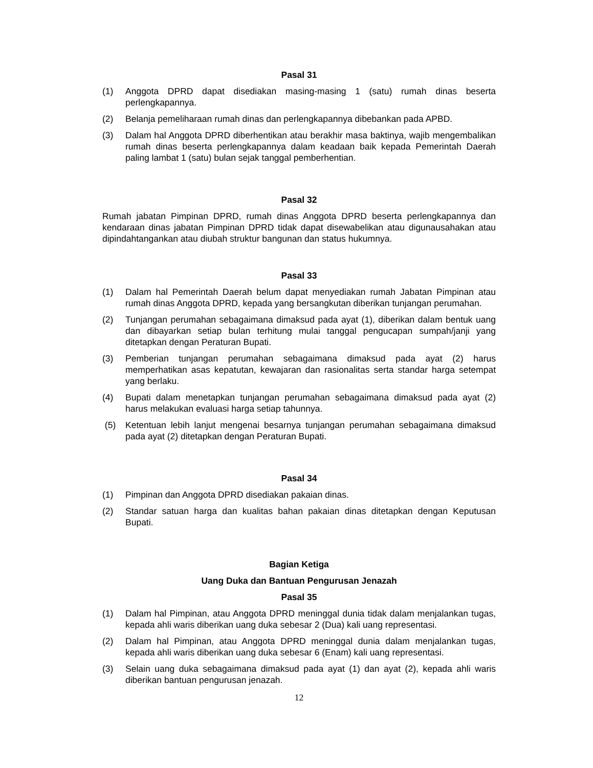Pasal 31
(1) Anggota DPRD dapat disediakan masing-masing 1 (satu) rumah dinas beserta perlengkapannya.
(2) Belanja pemeliharaan rumah dinas dan perlengkapannya dibebankan pada APBD.
(3) Dalam hal Anggota DPRD diberhentikan atau berakhir masa baktinya, wajib mengembalikan rumah dinas beserta perlengkapannya dalam keadaan baik kepada Pemerintah Daerah paling lambat 1 (satu) bulan sejak tanggal pemberhentian.
Pasal 32
Rumah jabatan Pimpinan DPRD, rumah dinas Anggota DPRD beserta perlengkapannya dan kendaraan dinas jabatan Pimpinan DPRD tidak dapat disewabelikan atau digunausahakan atau dipindahtangankan atau diubah struktur bangunan dan status hukumnya.
Pasal 33
(1) Dalam hal Pemerintah Daerah belum dapat menyediakan rumah Jabatan Pimpinan atau rumah dinas Anggota DPRD, kepada yang bersangkutan diberikan tunjangan perumahan.
(2) Tunjangan perumahan sebagaimana dimaksud pada ayat (1), diberikan dalam bentuk uang dan dibayarkan setiap bulan terhitung mulai tanggal pengucapan sumpah/janji yang ditetapkan dengan Peraturan Bupati.
(3) Pemberian tunjangan perumahan sebagaimana dimaksud pada ayat (2) harus memperhatikan asas kepatutan, kewajaran dan rasionalitas serta standar harga setempat yang berlaku.
(4) Bupati dalam menetapkan tunjangan perumahan sebagaimana dimaksud pada ayat (2) harus melakukan evaluasi harga setiap tahunnya.
(5) Ketentuan lebih lanjut mengenai besarnya tunjangan perumahan sebagaimana dimaksud pada ayat (2) ditetapkan dengan Peraturan Bupati.
Pasal 34
(1) Pimpinan dan Anggota DPRD disediakan pakaian dinas.
(2) Standar satuan harga dan kualitas bahan pakaian dinas ditetapkan dengan Keputusan Bupati.
Bagian Ketiga
Uang Duka dan Bantuan Pengurusan Jenazah
Pasal 35
(1) Dalam hal Pimpinan, atau Anggota DPRD meninggal dunia tidak dalam menjalankan tugas, kepada ahli waris diberikan uang duka sebesar 2 (Dua) kali uang representasi.
(2) Dalam hal Pimpinan, atau Anggota DPRD meninggal dunia dalam menjalankan tugas, kepada ahli waris diberikan uang duka sebesar 6 (Enam) kali uang representasi.
(3) Selain uang duka sebagaimana dimaksud pada ayat (1) dan ayat (2), kepada ahli waris diberikan bantuan pengurusan jenazah.
12